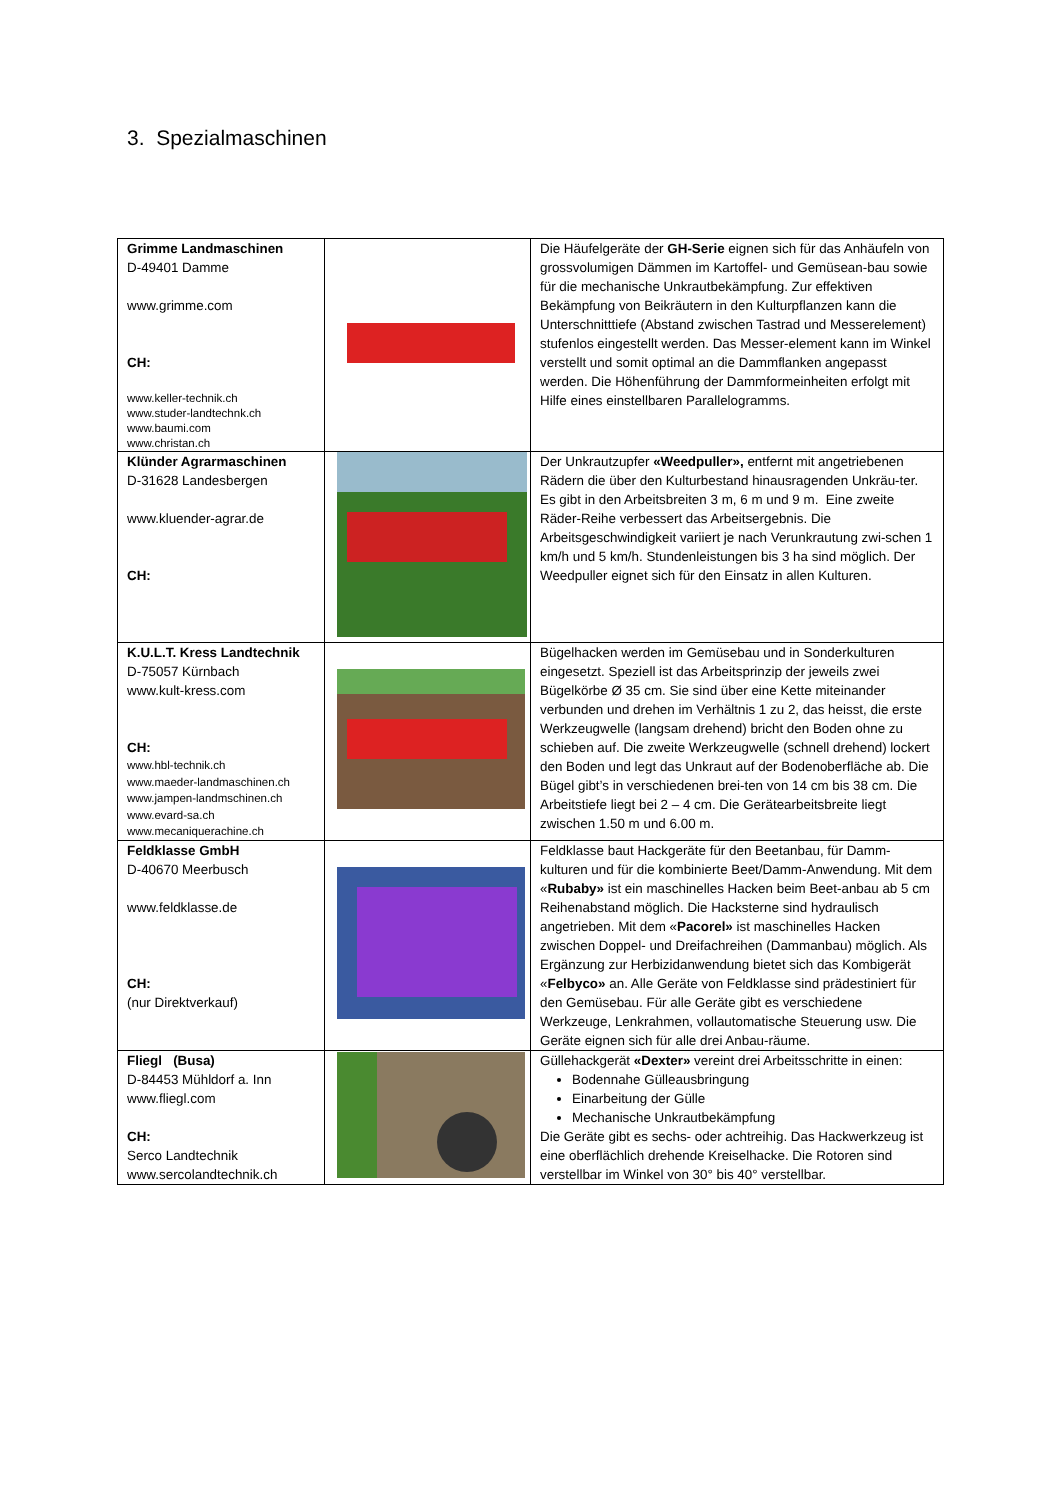3. Spezialmaschinen
| Grimme Landmaschinen D-49401 Damme www.grimme.com CH: www.keller-technik.ch www.studer-landtechnk.ch www.baumi.com www.christan.ch | | Die Häufelgeräte der GH-Serie eignen sich für das Anhäufeln von grossvolumigen Dämmen im Kartoffel- und Gemüsean-bau sowie für die mechanische Unkrautbekämpfung. Zur effektiven Bekämpfung von Beikräutern in den Kulturpflanzen kann die Unterschnitttiefe (Abstand zwischen Tastrad und Messerelement) stufenlos eingestellt werden. Das Messer-element kann im Winkel verstellt und somit optimal an die Dammflanken angepasst werden. Die Höhenführung der Dammformeinheiten erfolgt mit Hilfe eines einstellbaren Parallelogramms. |
| Klünder Agrarmaschinen D-31628 Landesbergen www.kluender-agrar.de CH: | | Der Unkrautzupfer «Weedpuller», entfernt mit angetriebenen Rädern die über den Kulturbestand hinausragenden Unkräu-ter. Es gibt in den Arbeitsbreiten 3 m, 6 m und 9 m. Eine zweite Räder-Reihe verbessert das Arbeitsergebnis. Die Arbeitsgeschwindigkeit variiert je nach Verunkrautung zwi-schen 1 km/h und 5 km/h. Stundenleistungen bis 3 ha sind möglich. Der Weedpuller eignet sich für den Einsatz in allen Kulturen. |
| K.U.L.T. Kress Landtechnik D-75057 Kürnbach www.kult-kress.com CH: www.hbl-technik.ch www.maeder-landmaschinen.ch www.jampen-landmschinen.ch www.evard-sa.ch www.mecaniquerachine.ch | | Bügelhacken werden im Gemüsebau und in Sonderkulturen eingesetzt. Speziell ist das Arbeitsprinzip der jeweils zwei Bügelkörbe Ø 35 cm. Sie sind über eine Kette miteinander verbunden und drehen im Verhältnis 1 zu 2, das heisst, die erste Werkzeugwelle (langsam drehend) bricht den Boden ohne zu schieben auf. Die zweite Werkzeugwelle (schnell drehend) lockert den Boden und legt das Unkraut auf der Bodenoberfläche ab. Die Bügel gibt’s in verschiedenen brei-ten von 14 cm bis 38 cm. Die Arbeitstiefe liegt bei 2 – 4 cm. Die Gerätearbeitsbreite liegt zwischen 1.50 m und 6.00 m. |
| Feldklasse GmbH D-40670 Meerbusch www.feldklasse.de CH: (nur Direktverkauf) | | Feldklasse baut Hackgeräte für den Beetanbau, für Damm-kulturen und für die kombinierte Beet/Damm-Anwendung. Mit dem « Rubaby» ist ein maschinelles Hacken beim Beet-anbau ab 5 cm Reihenabstand möglich. Die Hacksterne sind hydraulisch angetrieben. Mit dem « Pacorel» ist maschinelles Hacken zwischen Doppel- und Dreifachreihen (Dammanbau) möglich. Als Ergänzung zur Herbizidanwendung bietet sich das Kombigerät « Felbyco» an. Alle Geräte von Feldklasse sind prädestiniert für den Gemüsebau. Für alle Geräte gibt es verschiedene Werkzeuge, Lenkrahmen, vollautomatische Steuerung usw. Die Geräte eignen sich für alle drei Anbau-räume. |
| Fliegl (Busa) D-84453 Mühldorf a. Inn www.fliegl.com CH: Serco Landtechnik www.sercolandtechnik.ch | | Güllehackgerät «Dexter» vereint drei Arbeitsschritte in einen: Bodennahe Gülleausbringung Einarbeitung der Gülle Mechanische Unkrautbekämpfung Die Geräte gibt es sechs- oder achtreihig. Das Hackwerkzeug ist eine oberflächlich drehende Kreiselhacke. Die Rotoren sind verstellbar im Winkel von 30° bis 40° verstellbar. |